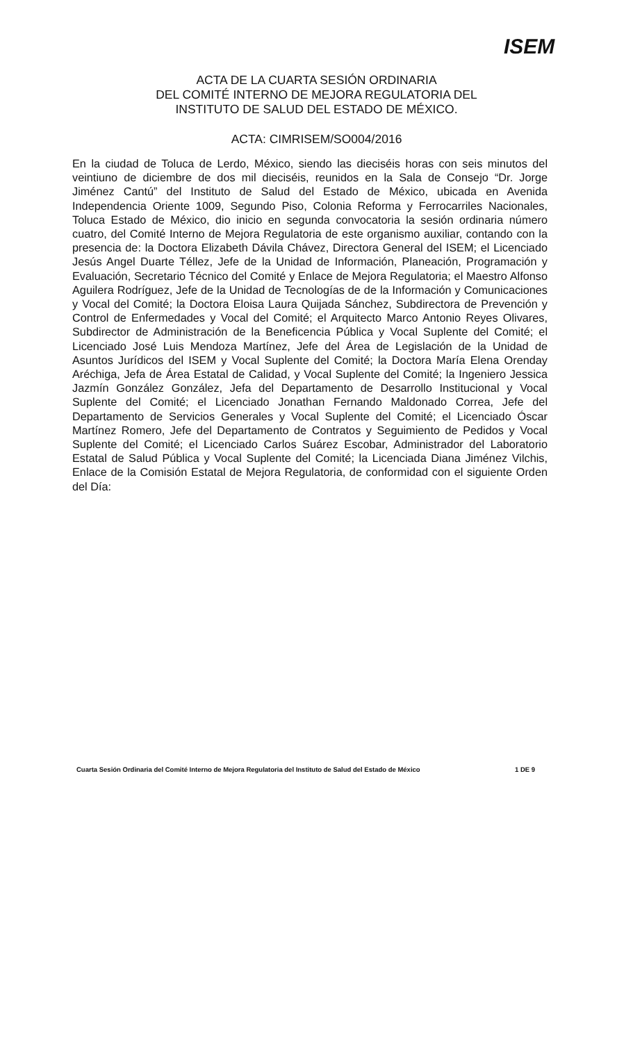ISEM
ACTA DE LA CUARTA SESIÓN ORDINARIA
DEL COMITÉ INTERNO DE MEJORA REGULATORIA DEL
INSTITUTO DE SALUD DEL ESTADO DE MÉXICO.
ACTA: CIMRISEM/SO004/2016
En la ciudad de Toluca de Lerdo, México, siendo las dieciséis horas con seis minutos del veintiuno de diciembre de dos mil dieciséis, reunidos en la Sala de Consejo “Dr. Jorge Jiménez Cantú” del Instituto de Salud del Estado de México, ubicada en Avenida Independencia Oriente 1009, Segundo Piso, Colonia Reforma y Ferrocarriles Nacionales, Toluca Estado de México, dio inicio en segunda convocatoria la sesión ordinaria número cuatro, del Comité Interno de Mejora Regulatoria de este organismo auxiliar, contando con la presencia de: la Doctora Elizabeth Dávila Chávez, Directora General del ISEM; el Licenciado Jesús Angel Duarte Téllez, Jefe de la Unidad de Información, Planeación, Programación y Evaluación, Secretario Técnico del Comité y Enlace de Mejora Regulatoria; el Maestro Alfonso Aguilera Rodríguez, Jefe de la Unidad de Tecnologías de de la Información y Comunicaciones y Vocal del Comité; la Doctora Eloisa Laura Quijada Sánchez, Subdirectora de Prevención y Control de Enfermedades y Vocal del Comité; el Arquitecto Marco Antonio Reyes Olivares, Subdirector de Administración de la Beneficencia Pública y Vocal Suplente del Comité; el Licenciado José Luis Mendoza Martínez, Jefe del Área de Legislación de la Unidad de Asuntos Jurídicos del ISEM y Vocal Suplente del Comité; la Doctora María Elena Orenday Aréchiga, Jefa de Área Estatal de Calidad, y Vocal Suplente del Comité; la Ingeniero Jessica Jazmín González González, Jefa del Departamento de Desarrollo Institucional y Vocal Suplente del Comité; el Licenciado Jonathan Fernando Maldonado Correa, Jefe del Departamento de Servicios Generales y Vocal Suplente del Comité; el Licenciado Óscar Martínez Romero, Jefe del Departamento de Contratos y Seguimiento de Pedidos y Vocal Suplente del Comité; el Licenciado Carlos Suárez Escobar, Administrador del Laboratorio Estatal de Salud Pública y Vocal Suplente del Comité; la Licenciada Diana Jiménez Vilchis, Enlace de la Comisión Estatal de Mejora Regulatoria, de conformidad con el siguiente Orden del Día:
Cuarta Sesión Ordinaria del Comité Interno de Mejora Regulatoria del Instituto de Salud del Estado de México 1 DE 9